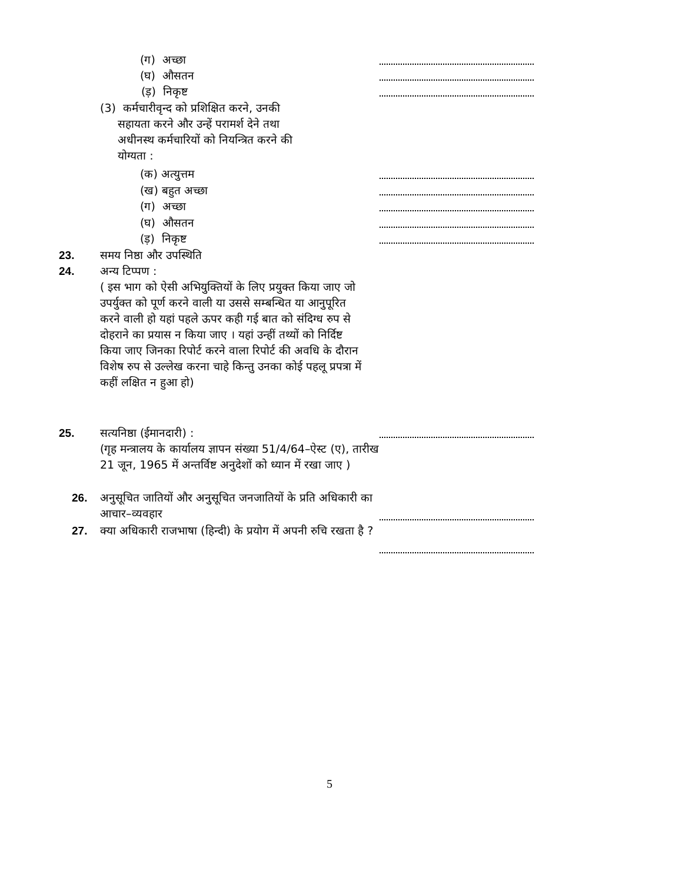(ग) अच्छा
(घ) औसतन
(ड़) निकृष्ट
(3) कर्मचारीवृन्द को प्रशिक्षित करने, उनकी
सहायता करने और उन्हें परामर्श देने तथा
अधीनस्थ कर्मचारियों को नियन्त्रित करने की
योग्यता :
(क) अत्युत्तम
(ख) बहुत अच्छा
(ग) अच्छा
(घ) औसतन
(ड़) निकृष्ट
23. समय निष्ठा और उपस्थिति
24. अन्य टिप्पण :
( इस भाग को ऐसी अभियुक्तियों के लिए प्रयुक्त किया जाए जो उपर्युक्त को पूर्ण करने वाली या उससे सम्बन्धित या आनुपूरित करने वाली हो यहां पहले ऊपर कही गई बात को संदिग्ध रुप से दोहराने का प्रयास न किया जाए । यहां उन्हीं तथ्यों को निर्दिष्ट किया जाए जिनका रिपोर्ट करने वाला रिपोर्ट की अवधि के दौरान विशेष रुप से उल्लेख करना चाहे किन्तु उनका कोई पहलू प्रपत्रा में कहीं लक्षित न हुआ हो)
25. सत्यनिष्ठा (ईमानदारी) :
(गृह मन्त्रालय के कार्यालय ज्ञापन संख्या 51/4/64–ऐस्ट (ए), तारीख 21 जून, 1965 में अन्तर्विष्ट अनुदेशों को ध्यान में रखा जाए )
26. अनुसूचित जातियों और अनुसूचित जनजातियों के प्रति अधिकारी का आचार–व्यवहार
27. क्या अधिकारी राजभाषा (हिन्दी) के प्रयोग में अपनी रुचि रखता है ?
5